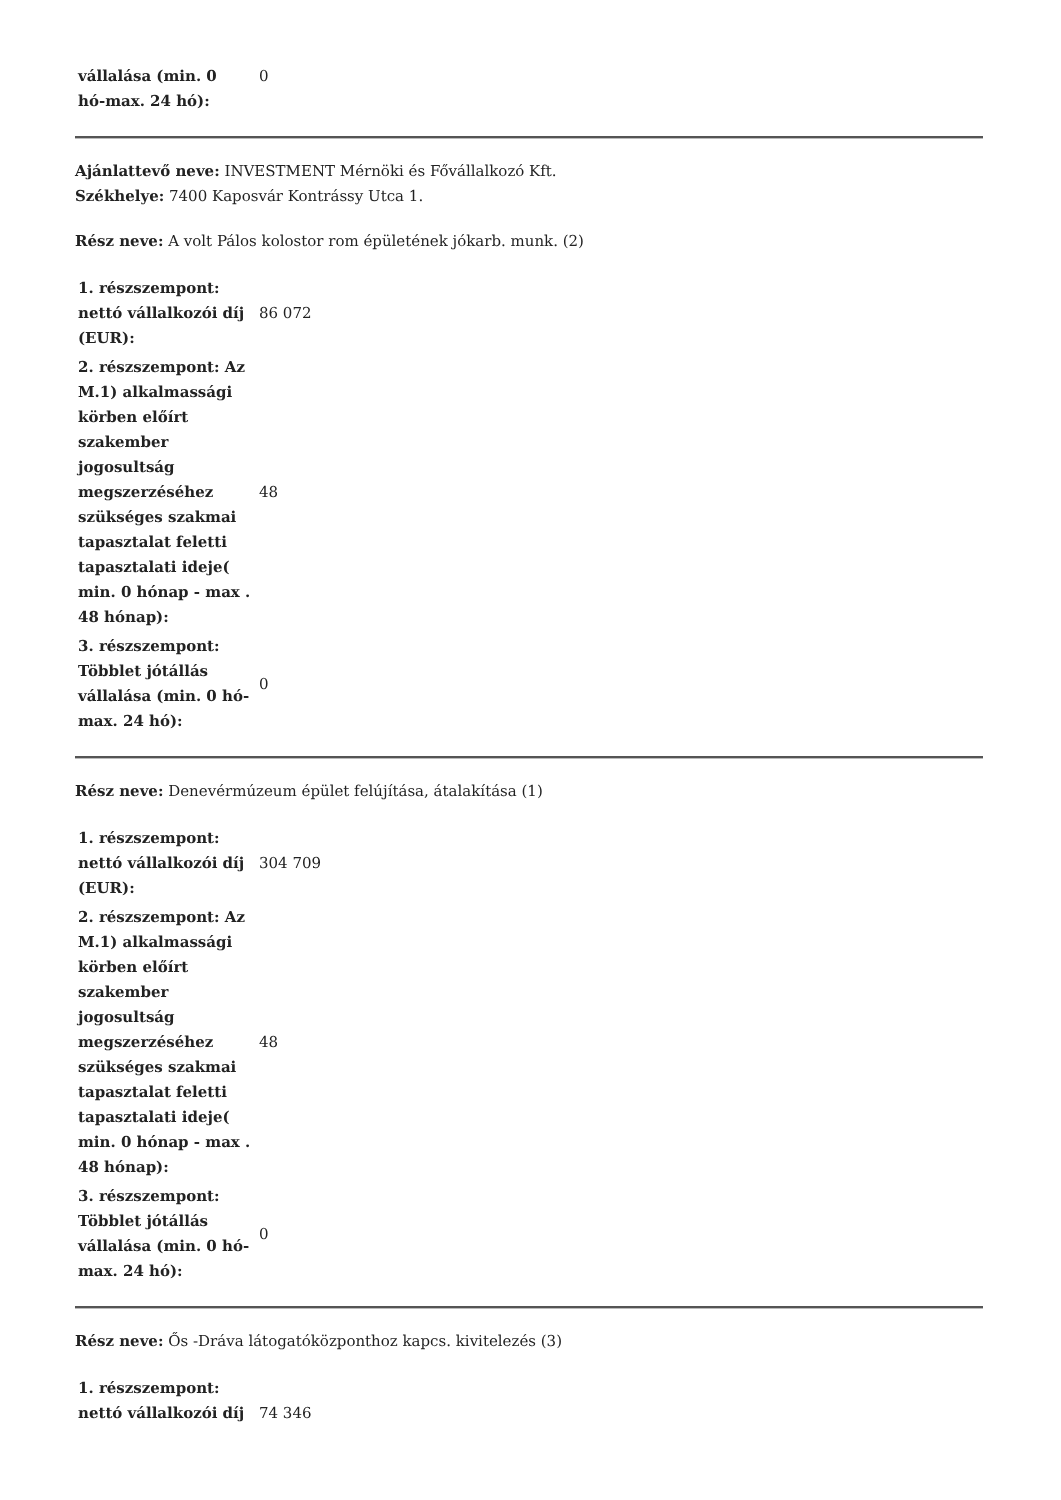| vállalása (min. 0 hó-max. 24 hó): | 0 |
Ajánlattevő neve: INVESTMENT Mérnöki és Fővállalkozó Kft.
Székhelye: 7400 Kaposvár Kontrássy Utca 1.
Rész neve: A volt Pálos kolostor rom épületének jókarb. munk. (2)
| 1. részszempont: nettó vállalkozói díj (EUR): | 86 072 |
| 2. részszempont: Az M.1) alkalmassági körben előírt szakember jogosultság megszerzéséhez szükséges szakmai tapasztalat feletti tapasztalati ideje( min. 0 hónap - max . 48 hónap): | 48 |
| 3. részszempont: Többlet jótállás vállalása (min. 0 hó-max. 24 hó): | 0 |
Rész neve: Denevérmúzeum épület felújítása, átalakítása (1)
| 1. részszempont: nettó vállalkozói díj (EUR): | 304 709 |
| 2. részszempont: Az M.1) alkalmassági körben előírt szakember jogosultság megszerzéséhez szükséges szakmai tapasztalat feletti tapasztalati ideje( min. 0 hónap - max . 48 hónap): | 48 |
| 3. részszempont: Többlet jótállás vállalása (min. 0 hó-max. 24 hó): | 0 |
Rész neve: Ős -Dráva látogatóközponthoz kapcs. kivitelezés (3)
| 1. részszempont: nettó vállalkozói díj | 74 346 |